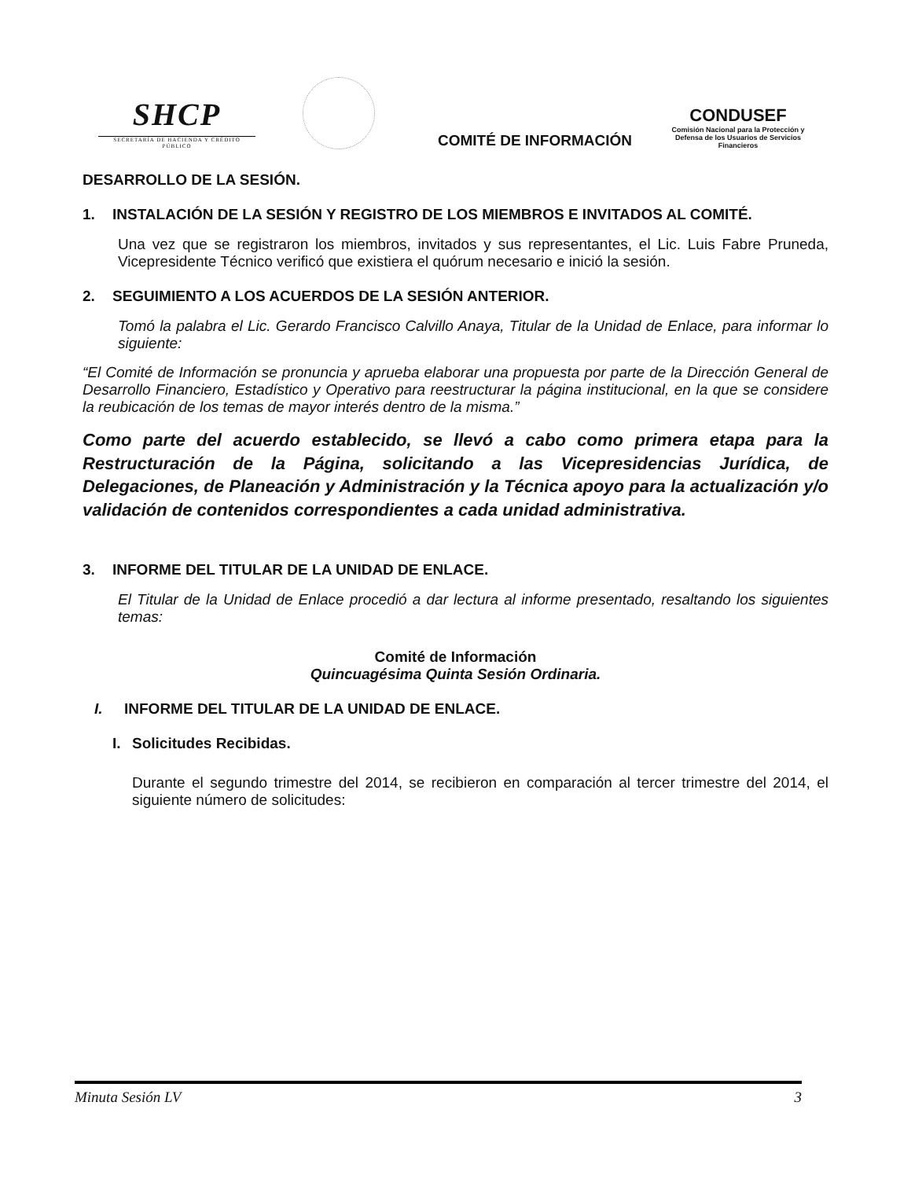SHCP
SECRETARÍA DE HACIENDA Y CRÉDITO PÚBLICO
COMITÉ DE INFORMACIÓN
CONDUSEF
Comisión Nacional para la Protección y Defensa de los Usuarios de Servicios Financieros
DESARROLLO DE LA SESIÓN.
1. INSTALACIÓN DE LA SESIÓN Y REGISTRO DE LOS MIEMBROS E INVITADOS AL COMITÉ.
Una vez que se registraron los miembros, invitados y sus representantes, el Lic. Luis Fabre Pruneda, Vicepresidente Técnico verificó que existiera el quórum necesario e inició la sesión.
2. SEGUIMIENTO A LOS ACUERDOS DE LA SESIÓN ANTERIOR.
Tomó la palabra el Lic. Gerardo Francisco Calvillo Anaya, Titular de la Unidad de Enlace, para informar lo siguiente:
“El Comité de Información se pronuncia y aprueba elaborar una propuesta por parte de la Dirección General de Desarrollo Financiero, Estadístico y Operativo para reestructurar la página institucional, en la que se considere la reubicación de los temas de mayor interés dentro de la misma.”
Como parte del acuerdo establecido, se llevó a cabo como primera etapa para la Restructuración de la Página, solicitando a las Vicepresidencias Jurídica, de Delegaciones, de Planeación y Administración y la Técnica apoyo para la actualización y/o validación de contenidos correspondientes a cada unidad administrativa.
3. INFORME DEL TITULAR DE LA UNIDAD DE ENLACE.
El Titular de la Unidad de Enlace procedió a dar lectura al informe presentado, resaltando los siguientes temas:
Comité de Información
Quincuagésima Quinta Sesión Ordinaria.
I. INFORME DEL TITULAR DE LA UNIDAD DE ENLACE.
I. Solicitudes Recibidas.
Durante el segundo trimestre del 2014, se recibieron en comparación al tercer trimestre del 2014, el siguiente número de solicitudes:
Minuta Sesión LV 3